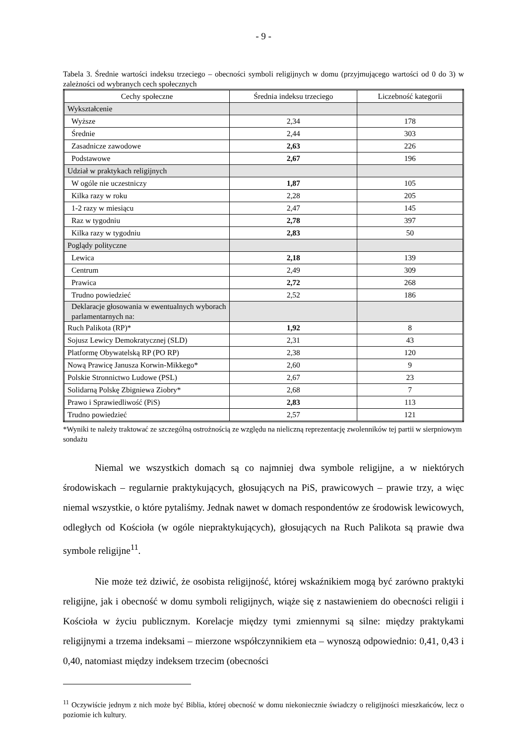- 9 -
Tabela 3. Średnie wartości indeksu trzeciego – obecności symboli religijnych w domu (przyjmującego wartości od 0 do 3) w zależności od wybranych cech społecznych
| Cechy społeczne | Średnia indeksu trzeciego | Liczebność kategorii |
| --- | --- | --- |
| Wykształcenie | | |
| Wyższe | 2,34 | 178 |
| Średnie | 2,44 | 303 |
| Zasadnicze zawodowe | 2,63 | 226 |
| Podstawowe | 2,67 | 196 |
| Udział w praktykach religijnych | | |
| W ogóle nie uczestniczy | 1,87 | 105 |
| Kilka razy w roku | 2,28 | 205 |
| 1-2 razy w miesiącu | 2,47 | 145 |
| Raz w tygodniu | 2,78 | 397 |
| Kilka razy w tygodniu | 2,83 | 50 |
| Poglądy polityczne | | |
| Lewica | 2,18 | 139 |
| Centrum | 2,49 | 309 |
| Prawica | 2,72 | 268 |
| Trudno powiedzieć | 2,52 | 186 |
| Deklaracje głosowania w ewentualnych wyborach parlamentarnych na: | | |
| Ruch Palikota (RP)* | 1,92 | 8 |
| Sojusz Lewicy Demokratycznej (SLD) | 2,31 | 43 |
| Platformę Obywatelską RP (PO RP) | 2,38 | 120 |
| Nową Prawicę Janusza Korwin-Mikkego* | 2,60 | 9 |
| Polskie Stronnictwo Ludowe (PSL) | 2,67 | 23 |
| Solidarną Polskę Zbigniewa Ziobry* | 2,68 | 7 |
| Prawo i Sprawiedliwość (PiS) | 2,83 | 113 |
| Trudno powiedzieć | 2,57 | 121 |
*Wyniki te należy traktować ze szczególną ostrożnością ze względu na nieliczną reprezentację zwolenników tej partii w sierpniowym sondażu
Niemal we wszystkich domach są co najmniej dwa symbole religijne, a w niektórych środowiskach – regularnie praktykujących, głosujących na PiS, prawicowych – prawie trzy, a więc niemal wszystkie, o które pytaliśmy. Jednak nawet w domach respondentów ze środowisk lewicowych, odległych od Kościoła (w ogóle niepraktykujących), głosujących na Ruch Palikota są prawie dwa symbole religijne<sup>11</sup>.
Nie może też dziwić, że osobista religijność, której wskaźnikiem mogą być zarówno praktyki religijne, jak i obecność w domu symboli religijnych, wiąże się z nastawieniem do obecności religii i Kościoła w życiu publicznym. Korelacje między tymi zmiennymi są silne: między praktykami religijnymi a trzema indeksami – mierzone współczynnikiem eta – wynoszą odpowiednio: 0,41, 0,43 i 0,40, natomiast między indeksem trzecim (obecności
<sup>11</sup> Oczywiście jednym z nich może być Biblia, której obecność w domu niekoniecznie świadczy o religijności mieszkańców, lecz o poziomie ich kultury.